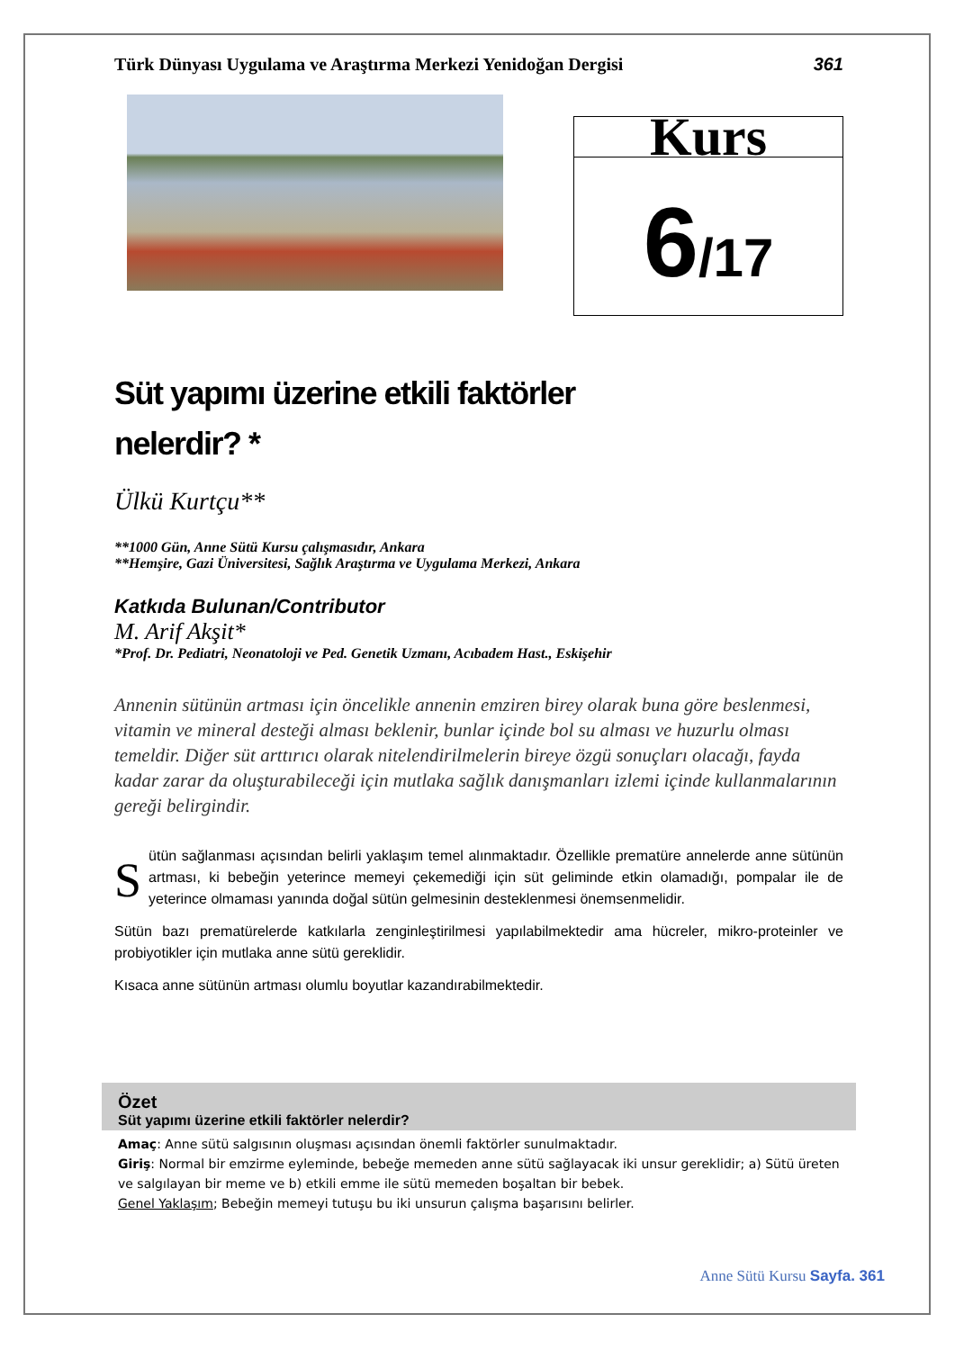Türk Dünyası Uygulama ve Araştırma Merkezi Yenidoğan Dergisi 361
Kurs
6/17
Süt yapımı üzerine etkili faktörler
nelerdir? *
Ülkü Kurtçu**
**1000 Gün, Anne Sütü Kursu çalışmasıdır, Ankara
**Hemşire, Gazi Üniversitesi, Sağlık Araştırma ve Uygulama Merkezi, Ankara
Katkıda Bulunan/Contributor
M. Arif Akşit*
*Prof. Dr. Pediatri, Neonatoloji ve Ped. Genetik Uzmanı, Acıbadem Hast., Eskişehir
Annenin sütünün artması için öncelikle annenin emziren birey olarak buna göre beslenmesi, vitamin ve mineral desteği alması beklenir, bunlar içinde bol su alması ve huzurlu olması temeldir. Diğer süt arttırıcı olarak nitelendirilmelerin bireye özgü sonuçları olacağı, fayda kadar zarar da oluşturabileceği için mutlaka sağlık danışmanları izlemi içinde kullanmalarının gereği belirgindir.
Sütün sağlanması açısından belirli yaklaşım temel alınmaktadır. Özellikle prematüre annelerde anne sütünün artması, ki bebeğin yeterince memeyi çekemediği için süt geliminde etkin olamadığı, pompalar ile de yeterince olmaması yanında doğal sütün gelmesinin desteklenmesi önemsenmelidir.
Sütün bazı prematürelerde katkılarla zenginleştirilmesi yapılabilmektedir ama hücreler, mikro-proteinler ve probiyotikler için mutlaka anne sütü gereklidir.
Kısaca anne sütünün artması olumlu boyutlar kazandırabilmektedir.
Özet
Süt yapımı üzerine etkili faktörler nelerdir?
Amaç: Anne sütü salgısının oluşması açısından önemli faktörler sunulmaktadır.
Giriş: Normal bir emzirme eyleminde, bebeğe memeden anne sütü sağlayacak iki unsur gereklidir; a) Sütü üreten ve salgılayan bir meme ve b) etkili emme ile sütü memeden boşaltan bir bebek.
Genel Yaklaşım; Bebeğin memeyi tutuşu bu iki unsurun çalışma başarısını belirler.
Anne Sütü Kursu Sayfa. 361